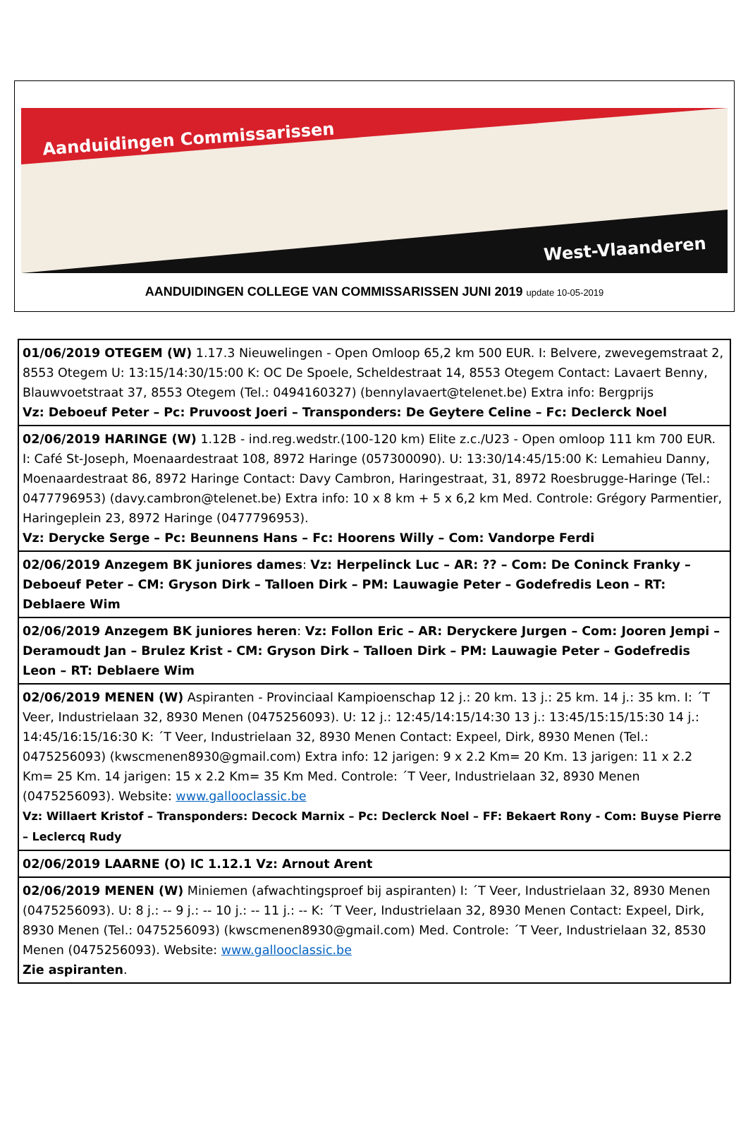Aanduidingen Commissarissen
West-Vlaanderen
AANDUIDINGEN COLLEGE VAN COMMISSARISSEN JUNI 2019 update 10-05-2019
| 01/06/2019 OTEGEM (W) 1.17.3 Nieuwelingen - Open Omloop 65,2 km 500 EUR. I: Belvere, zwevegemstraat 2, 8553 Otegem U: 13:15/14:30/15:00 K: OC De Spoele, Scheldestraat 14, 8553 Otegem Contact: Lavaert Benny, Blauwvoetstraat 37, 8553 Otegem (Tel.: 0494160327) (bennylavaert@telenet.be) Extra info: Bergprijs Vz: Deboeuf Peter – Pc: Pruvoost Joeri – Transponders: De Geytere Celine – Fc: Declerck Noel |
| 02/06/2019 HARINGE (W) 1.12B - ind.reg.wedstr.(100-120 km) Elite z.c./U23 - Open omloop 111 km 700 EUR. I: Café St-Joseph, Moenaardestraat 108, 8972 Haringe (057300090). U: 13:30/14:45/15:00 K: Lemahieu Danny, Moenaardestraat 86, 8972 Haringe Contact: Davy Cambron, Haringestraat, 31, 8972 Roesbrugge-Haringe (Tel.: 0477796953) (davy.cambron@telenet.be) Extra info: 10 x 8 km + 5 x 6,2 km Med. Controle: Grégory Parmentier, Haringeplein 23, 8972 Haringe (0477796953). Vz: Derycke Serge – Pc: Beunnens Hans – Fc: Hoorens Willy – Com: Vandorpe Ferdi |
| 02/06/2019 Anzegem BK juniores dames : Vz: Herpelinck Luc – AR: ?? – Com: De Coninck Franky – Deboeuf Peter – CM: Gryson Dirk – Talloen Dirk – PM: Lauwagie Peter – Godefredis Leon – RT: Deblaere Wim |
| 02/06/2019 Anzegem BK juniores heren : Vz: Follon Eric – AR: Deryckere Jurgen – Com: Jooren Jempi – Deramoudt Jan – Brulez Krist - CM: Gryson Dirk – Talloen Dirk – PM: Lauwagie Peter – Godefredis Leon – RT: Deblaere Wim |
| 02/06/2019 MENEN (W) Aspiranten - Provinciaal Kampioenschap 12 j.: 20 km. 13 j.: 25 km. 14 j.: 35 km. I: ´T Veer, Industrielaan 32, 8930 Menen (0475256093). U: 12 j.: 12:45/14:15/14:30 13 j.: 13:45/15:15/15:30 14 j.: 14:45/16:15/16:30 K: ´T Veer, Industrielaan 32, 8930 Menen Contact: Expeel, Dirk, 8930 Menen (Tel.: 0475256093) (kwscmenen8930@gmail.com) Extra info: 12 jarigen: 9 x 2.2 Km= 20 Km. 13 jarigen: 11 x 2.2 Km= 25 Km. 14 jarigen: 15 x 2.2 Km= 35 Km Med. Controle: ´T Veer, Industrielaan 32, 8930 Menen (0475256093). Website: www.gallooclassic.be Vz: Willaert Kristof – Transponders: Decock Marnix – Pc: Declerck Noel – FF: Bekaert Rony - Com: Buyse Pierre – Leclercq Rudy |
| 02/06/2019 LAARNE (O) IC 1.12.1 Vz: Arnout Arent |
| 02/06/2019 MENEN (W) Miniemen (afwachtingsproef bij aspiranten) I: ´T Veer, Industrielaan 32, 8930 Menen (0475256093). U: 8 j.: -- 9 j.: -- 10 j.: -- 11 j.: -- K: ´T Veer, Industrielaan 32, 8930 Menen Contact: Expeel, Dirk, 8930 Menen (Tel.: 0475256093) (kwscmenen8930@gmail.com) Med. Controle: ´T Veer, Industrielaan 32, 8530 Menen (0475256093). Website: www.gallooclassic.be Zie aspiranten . |